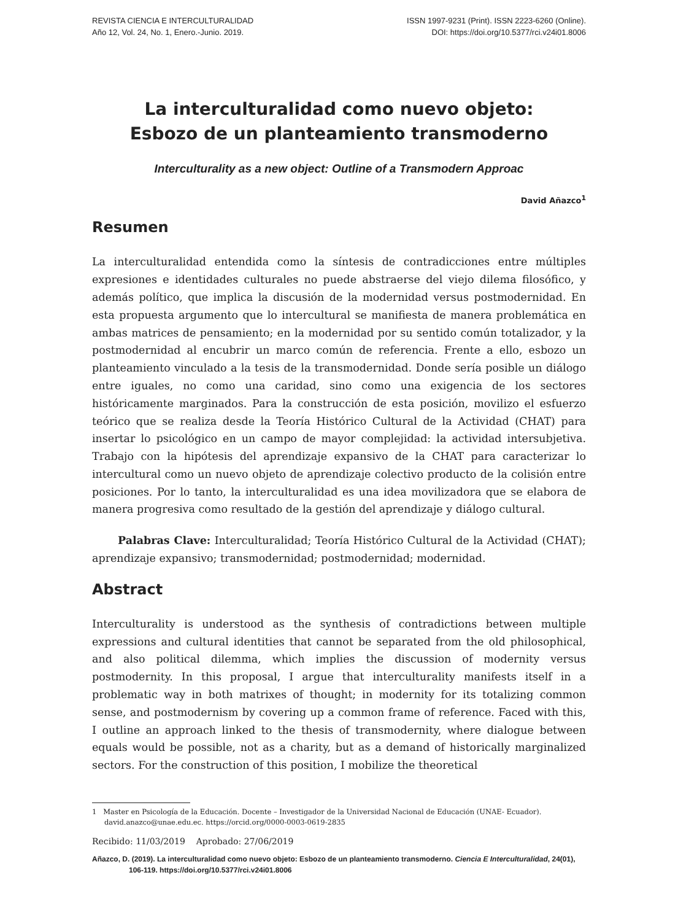REVISTA CIENCIA E INTERCULTURALIDAD
Año 12, Vol. 24, No. 1, Enero.-Junio. 2019.
ISSN 1997-9231 (Print). ISSN 2223-6260 (Online).
DOI: https://doi.org/10.5377/rci.v24i01.8006
La interculturalidad como nuevo objeto:
Esbozo de un planteamiento transmoderno
Interculturality as a new object: Outline of a Transmodern Approac
David Añazco<sup>1</sup>
Resumen
La interculturalidad entendida como la síntesis de contradicciones entre múltiples expresiones e identidades culturales no puede abstraerse del viejo dilema filosófico, y además político, que implica la discusión de la modernidad versus postmodernidad. En esta propuesta argumento que lo intercultural se manifiesta de manera problemática en ambas matrices de pensamiento; en la modernidad por su sentido común totalizador, y la postmodernidad al encubrir un marco común de referencia. Frente a ello, esbozo un planteamiento vinculado a la tesis de la transmodernidad. Donde sería posible un diálogo entre iguales, no como una caridad, sino como una exigencia de los sectores históricamente marginados. Para la construcción de esta posición, movilizo el esfuerzo teórico que se realiza desde la Teoría Histórico Cultural de la Actividad (CHAT) para insertar lo psicológico en un campo de mayor complejidad: la actividad intersubjetiva. Trabajo con la hipótesis del aprendizaje expansivo de la CHAT para caracterizar lo intercultural como un nuevo objeto de aprendizaje colectivo producto de la colisión entre posiciones. Por lo tanto, la interculturalidad es una idea movilizadora que se elabora de manera progresiva como resultado de la gestión del aprendizaje y diálogo cultural.
Palabras Clave: Interculturalidad; Teoría Histórico Cultural de la Actividad (CHAT); aprendizaje expansivo; transmodernidad; postmodernidad; modernidad.
Abstract
Interculturality is understood as the synthesis of contradictions between multiple expressions and cultural identities that cannot be separated from the old philosophical, and also political dilemma, which implies the discussion of modernity versus postmodernity. In this proposal, I argue that interculturality manifests itself in a problematic way in both matrixes of thought; in modernity for its totalizing common sense, and postmodernism by covering up a common frame of reference. Faced with this, I outline an approach linked to the thesis of transmodernity, where dialogue between equals would be possible, not as a charity, but as a demand of historically marginalized sectors. For the construction of this position, I mobilize the theoretical
1 Master en Psicología de la Educación. Docente – Investigador de la Universidad Nacional de Educación (UNAE- Ecuador). david.anazco@unae.edu.ec. https://orcid.org/0000-0003-0619-2835
Recibido: 11/03/2019 Aprobado: 27/06/2019
Añazco, D. (2019). La interculturalidad como nuevo objeto: Esbozo de un planteamiento transmoderno. Ciencia E Interculturalidad, 24(01), 106-119. https://doi.org/10.5377/rci.v24i01.8006